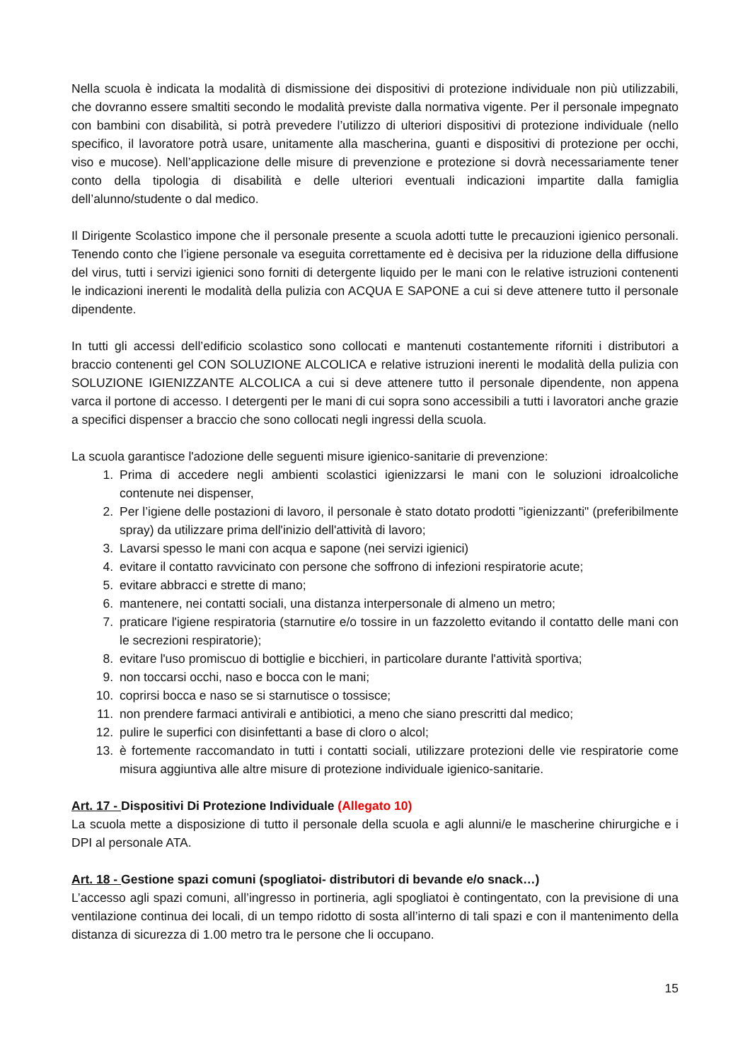Nella scuola è indicata la modalità di dismissione dei dispositivi di protezione individuale non più utilizzabili, che dovranno essere smaltiti secondo le modalità previste dalla normativa vigente. Per il personale impegnato con bambini con disabilità, si potrà prevedere l’utilizzo di ulteriori dispositivi di protezione individuale (nello specifico, il lavoratore potrà usare, unitamente alla mascherina, guanti e dispositivi di protezione per occhi, viso e mucose). Nell’applicazione delle misure di prevenzione e protezione si dovrà necessariamente tener conto della tipologia di disabilità e delle ulteriori eventuali indicazioni impartite dalla famiglia dell’alunno/studente o dal medico.
Il Dirigente Scolastico impone che il personale presente a scuola adotti tutte le precauzioni igienico personali. Tenendo conto che l’igiene personale va eseguita correttamente ed è decisiva per la riduzione della diffusione del virus, tutti i servizi igienici sono forniti di detergente liquido per le mani con le relative istruzioni contenenti le indicazioni inerenti le modalità della pulizia con ACQUA E SAPONE a cui si deve attenere tutto il personale dipendente.
In tutti gli accessi dell’edificio scolastico sono collocati e mantenuti costantemente riforniti i distributori a braccio contenenti gel CON SOLUZIONE ALCOLICA e relative istruzioni inerenti le modalità della pulizia con SOLUZIONE IGIENIZZANTE ALCOLICA a cui si deve attenere tutto il personale dipendente, non appena varca il portone di accesso. I detergenti per le mani di cui sopra sono accessibili a tutti i lavoratori anche grazie a specifici dispenser a braccio che sono collocati negli ingressi della scuola.
La scuola garantisce l'adozione delle seguenti misure igienico-sanitarie di prevenzione:
1. Prima di accedere negli ambienti scolastici igienizzarsi le mani con le soluzioni idroalcoliche contenute nei dispenser,
2. Per l’igiene delle postazioni di lavoro, il personale è stato dotato prodotti "igienizzanti" (preferibilmente spray) da utilizzare prima dell'inizio dell'attività di lavoro;
3. Lavarsi spesso le mani con acqua e sapone (nei servizi igienici)
4. evitare il contatto ravvicinato con persone che soffrono di infezioni respiratorie acute;
5. evitare abbracci e strette di mano;
6. mantenere, nei contatti sociali, una distanza interpersonale di almeno un metro;
7. praticare l'igiene respiratoria (starnutire e/o tossire in un fazzoletto evitando il contatto delle mani con le secrezioni respiratorie);
8. evitare l'uso promiscuo di bottiglie e bicchieri, in particolare durante l'attività sportiva;
9. non toccarsi occhi, naso e bocca con le mani;
10. coprirsi bocca e naso se si starnutisce o tossisce;
11. non prendere farmaci antivirali e antibiotici, a meno che siano prescritti dal medico;
12. pulire le superfici con disinfettanti a base di cloro o alcol;
13. è fortemente raccomandato in tutti i contatti sociali, utilizzare protezioni delle vie respiratorie come misura aggiuntiva alle altre misure di protezione individuale igienico-sanitarie.
Art. 17 - Dispositivi Di Protezione Individuale (Allegato 10)
La scuola mette a disposizione di tutto il personale della scuola e agli alunni/e le mascherine chirurgiche e i DPI al personale ATA.
Art. 18 - Gestione spazi comuni (spogliatoi- distributori di bevande e/o snack…)
L’accesso agli spazi comuni, all’ingresso in portineria, agli spogliatoi è contingentato, con la previsione di una ventilazione continua dei locali, di un tempo ridotto di sosta all’interno di tali spazi e con il mantenimento della distanza di sicurezza di 1.00 metro tra le persone che li occupano.
15